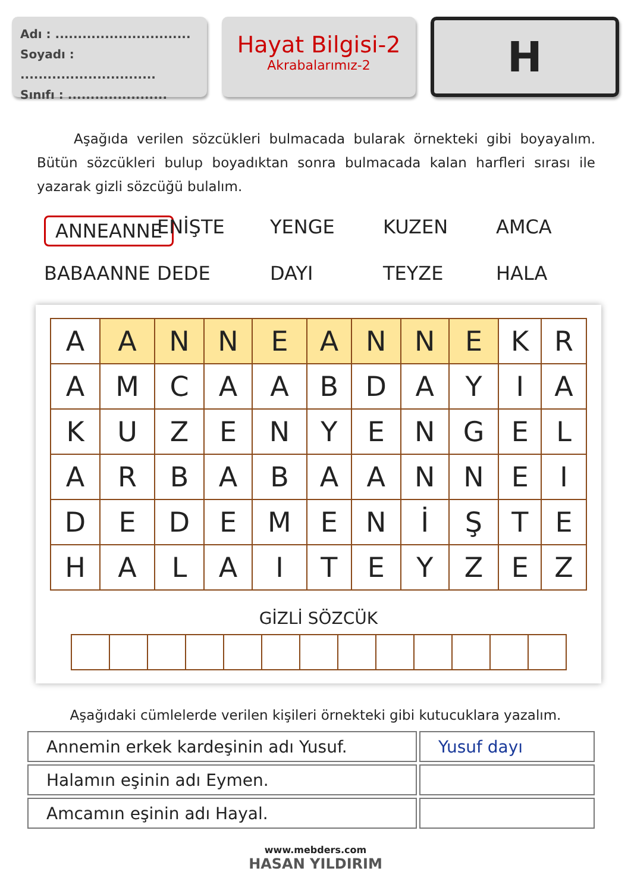Adı : ..............................
Soyadı : ..............................
Sınıfı : ......................
Hayat Bilgisi-2
Akrabalarımız-2
H
Aşağıda verilen sözcükleri bulmacada bularak örnekteki gibi boyayalım. Bütün sözcükleri bulup boyadıktan sonra bulmacada kalan harfleri sırası ile yazarak gizli sözcüğü bulalım.
ANNEANNE ENİŞTE YENGE KUZEN AMCA BABAANNE DEDE DAYI TEYZE HALA
| A | A | N | N | E | A | N | N | E | K | R |
| A | M | C | A | A | B | D | A | Y | I | A |
| K | U | Z | E | N | Y | E | N | G | E | L |
| A | R | B | A | B | A | A | N | N | E | I |
| D | E | D | E | M | E | N | İ | Ş | T | E |
| H | A | L | A | I | T | E | Y | Z | E | Z |
GİZLİ SÖZCÜK
Aşağıdaki cümlelerde verilen kişileri örnekteki gibi kutucuklara yazalım.
| Annemin erkek kardeşinin adı Yusuf. | Yusuf dayı |
| Halamın eşinin adı Eymen. | |
| Amcamın eşinin adı Hayal. | |
www.mebders.com
HASAN YILDIRIM